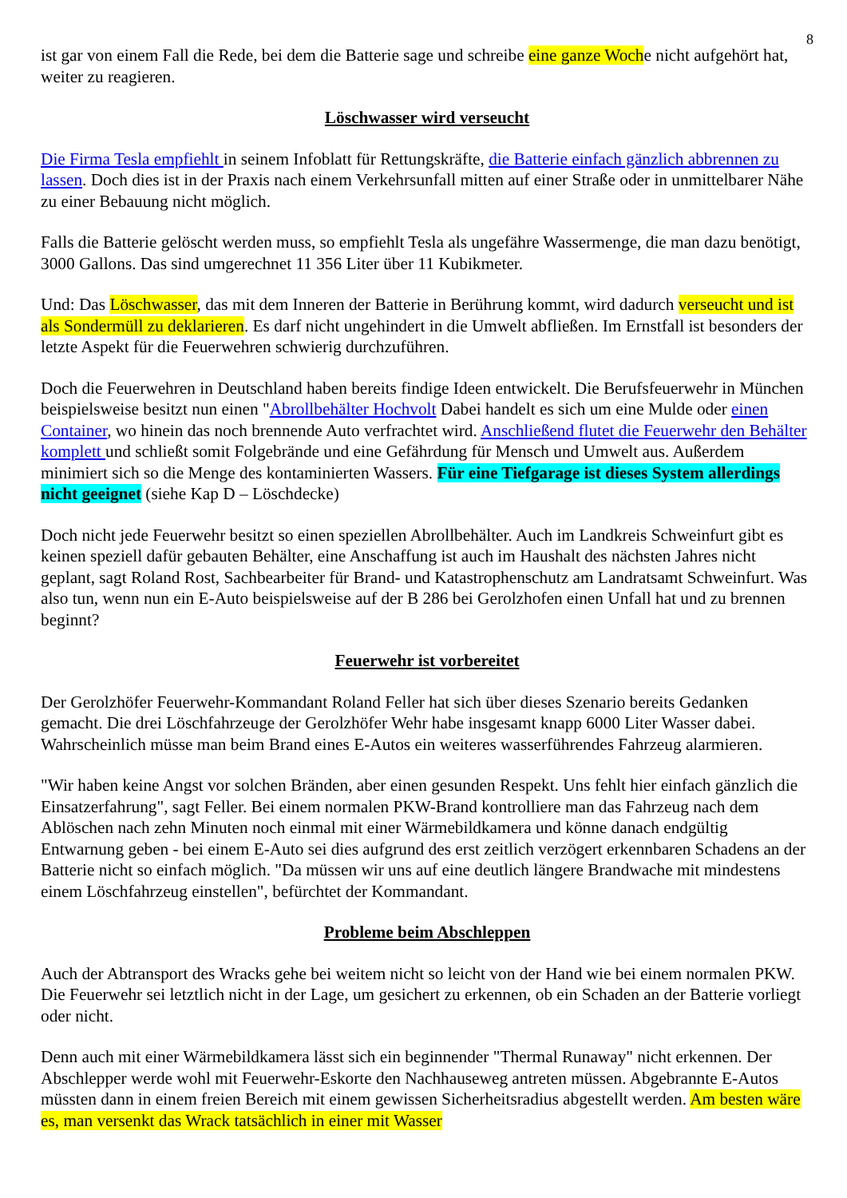8
ist gar von einem Fall die Rede, bei dem die Batterie sage und schreibe eine ganze Woche nicht aufgehört hat, weiter zu reagieren.
Löschwasser wird verseucht
Die Firma Tesla empfiehlt in seinem Infoblatt für Rettungskräfte, die Batterie einfach gänzlich abbrennen zu lassen. Doch dies ist in der Praxis nach einem Verkehrsunfall mitten auf einer Straße oder in unmittelbarer Nähe zu einer Bebauung nicht möglich.
Falls die Batterie gelöscht werden muss, so empfiehlt Tesla als ungefähre Wassermenge, die man dazu benötigt, 3000 Gallons. Das sind umgerechnet 11 356 Liter über 11 Kubikmeter.
Und: Das Löschwasser, das mit dem Inneren der Batterie in Berührung kommt, wird dadurch verseucht und ist als Sondermüll zu deklarieren. Es darf nicht ungehindert in die Umwelt abfließen. Im Ernstfall ist besonders der letzte Aspekt für die Feuerwehren schwierig durchzuführen.
Doch die Feuerwehren in Deutschland haben bereits findige Ideen entwickelt. Die Berufsfeuerwehr in München beispielsweise besitzt nun einen "Abrollbehälter Hochvolt Dabei handelt es sich um eine Mulde oder einen Container, wo hinein das noch brennende Auto verfrachtet wird. Anschließend flutet die Feuerwehr den Behälter komplett und schließt somit Folgebrände und eine Gefährdung für Mensch und Umwelt aus. Außerdem minimiert sich so die Menge des kontaminierten Wassers. Für eine Tiefgarage ist dieses System allerdings nicht geeignet (siehe Kap D – Löschdecke)
Doch nicht jede Feuerwehr besitzt so einen speziellen Abrollbehälter. Auch im Landkreis Schweinfurt gibt es keinen speziell dafür gebauten Behälter, eine Anschaffung ist auch im Haushalt des nächsten Jahres nicht geplant, sagt Roland Rost, Sachbearbeiter für Brand- und Katastrophenschutz am Land­ratsamt Schweinfurt. Was also tun, wenn nun ein E-Auto beispielsweise auf der B 286 bei Gerolzhofen einen Unfall hat und zu brennen beginnt?
Feuerwehr ist vorbereitet
Der Gerolzhöfer Feuerwehr-Kommandant Roland Feller hat sich über dieses Szenario bereits Gedanken gemacht. Die drei Löschfahrzeuge der Gerolzhöfer Wehr habe insgesamt knapp 6000 Liter Wasser dabei. Wahrscheinlich müsse man beim Brand eines E-Autos ein weiteres wasserführendes Fahrzeug alarmieren.
"Wir haben keine Angst vor solchen Bränden, aber einen gesunden Respekt. Uns fehlt hier einfach gänzlich die Einsatzerfahrung", sagt Feller. Bei einem normalen PKW-Brand kontrolliere man das Fahrzeug nach dem Ablöschen nach zehn Minuten noch einmal mit einer Wärmebildkamera und könne danach endgültig Entwarnung geben - bei einem E-Auto sei dies aufgrund des erst zeitlich verzögert erkennbaren Schadens an der Batterie nicht so einfach möglich. "Da müssen wir uns auf eine deutlich längere Brandwache mit mindestens einem Löschfahrzeug einstellen", befürchtet der Kommandant.
Probleme beim Abschleppen
Auch der Abtransport des Wracks gehe bei weitem nicht so leicht von der Hand wie bei einem normalen PKW. Die Feuerwehr sei letztlich nicht in der Lage, um gesichert zu erkennen, ob ein Schaden an der Batterie vorliegt oder nicht.
Denn auch mit einer Wärmebildkamera lässt sich ein beginnender "Thermal Runaway" nicht erkennen. Der Abschlepper werde wohl mit Feuerwehr-Eskorte den Nachhauseweg antreten müssen. Abgebrannte E-Autos müssten dann in einem freien Bereich mit einem gewissen Sicherheitsradius abgestellt werden. Am besten wäre es, man versenkt das Wrack tatsächlich in einer mit Wasser